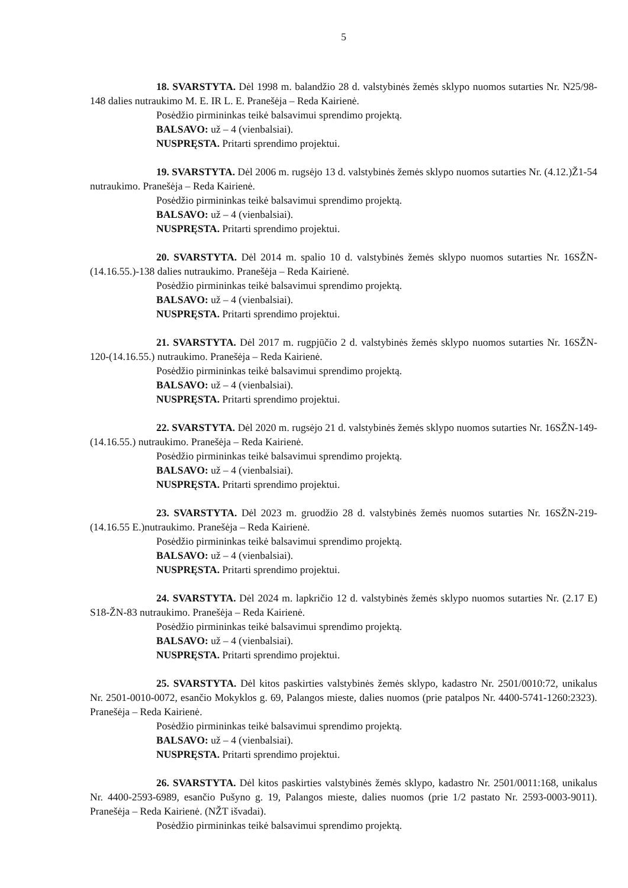5
18. SVARSTYTA. Dėl 1998 m. balandžio 28 d. valstybinės žemės sklypo nuomos sutarties Nr. N25/98-148 dalies nutraukimo M. E. IR L. E. Pranešėja – Reda Kairienė.
Posėdžio pirmininkas teikė balsavimui sprendimo projektą.
BALSAVO: už – 4 (vienbalsiai).
NUSPRĘSTA. Pritarti sprendimo projektui.
19. SVARSTYTA. Dėl 2006 m. rugsėjo 13 d. valstybinės žemės sklypo nuomos sutarties Nr. (4.12.)Ž1-54 nutraukimo. Pranešėja – Reda Kairienė.
Posėdžio pirmininkas teikė balsavimui sprendimo projektą.
BALSAVO: už – 4 (vienbalsiai).
NUSPRĘSTA. Pritarti sprendimo projektui.
20. SVARSTYTA. Dėl 2014 m. spalio 10 d. valstybinės žemės sklypo nuomos sutarties Nr. 16SŽN-(14.16.55.)-138 dalies nutraukimo. Pranešėja – Reda Kairienė.
Posėdžio pirmininkas teikė balsavimui sprendimo projektą.
BALSAVO: už – 4 (vienbalsiai).
NUSPRĘSTA. Pritarti sprendimo projektui.
21. SVARSTYTA. Dėl 2017 m. rugpjūčio 2 d. valstybinės žemės sklypo nuomos sutarties Nr. 16SŽN-120-(14.16.55.) nutraukimo. Pranešėja – Reda Kairienė.
Posėdžio pirmininkas teikė balsavimui sprendimo projektą.
BALSAVO: už – 4 (vienbalsiai).
NUSPRĘSTA. Pritarti sprendimo projektui.
22. SVARSTYTA. Dėl 2020 m. rugsėjo 21 d. valstybinės žemės sklypo nuomos sutarties Nr. 16SŽN-149-(14.16.55.) nutraukimo. Pranešėja – Reda Kairienė.
Posėdžio pirmininkas teikė balsavimui sprendimo projektą.
BALSAVO: už – 4 (vienbalsiai).
NUSPRĘSTA. Pritarti sprendimo projektui.
23. SVARSTYTA. Dėl 2023 m. gruodžio 28 d. valstybinės žemės nuomos sutarties Nr. 16SŽN-219-(14.16.55 E.)nutraukimo. Pranešėja – Reda Kairienė.
Posėdžio pirmininkas teikė balsavimui sprendimo projektą.
BALSAVO: už – 4 (vienbalsiai).
NUSPRĘSTA. Pritarti sprendimo projektui.
24. SVARSTYTA. Dėl 2024 m. lapkričio 12 d. valstybinės žemės sklypo nuomos sutarties Nr. (2.17 E) S18-ŽN-83 nutraukimo. Pranešėja – Reda Kairienė.
Posėdžio pirmininkas teikė balsavimui sprendimo projektą.
BALSAVO: už – 4 (vienbalsiai).
NUSPRĘSTA. Pritarti sprendimo projektui.
25. SVARSTYTA. Dėl kitos paskirties valstybinės žemės sklypo, kadastro Nr. 2501/0010:72, unikalus Nr. 2501-0010-0072, esančio Mokyklos g. 69, Palangos mieste, dalies nuomos (prie patalpos Nr. 4400-5741-1260:2323). Pranešėja – Reda Kairienė.
Posėdžio pirmininkas teikė balsavimui sprendimo projektą.
BALSAVO: už – 4 (vienbalsiai).
NUSPRĘSTA. Pritarti sprendimo projektui.
26. SVARSTYTA. Dėl kitos paskirties valstybinės žemės sklypo, kadastro Nr. 2501/0011:168, unikalus Nr. 4400-2593-6989, esančio Pušyno g. 19, Palangos mieste, dalies nuomos (prie 1/2 pastato Nr. 2593-0003-9011). Pranešėja – Reda Kairienė. (NŽT išvadai).
Posėdžio pirmininkas teikė balsavimui sprendimo projektą.